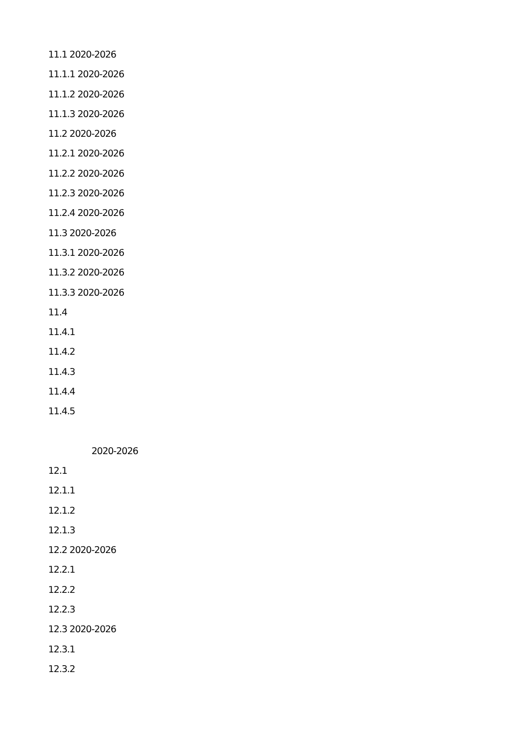11.1 2020-2026
11.1.1 2020-2026
11.1.2 2020-2026
11.1.3 2020-2026
11.2 2020-2026
11.2.1 2020-2026
11.2.2 2020-2026
11.2.3 2020-2026
11.2.4 2020-2026
11.3 2020-2026
11.3.1 2020-2026
11.3.2 2020-2026
11.3.3 2020-2026
11.4
11.4.1
11.4.2
11.4.3
11.4.4
11.4.5
2020-2026
12.1
12.1.1
12.1.2
12.1.3
12.2 2020-2026
12.2.1
12.2.2
12.2.3
12.3 2020-2026
12.3.1
12.3.2